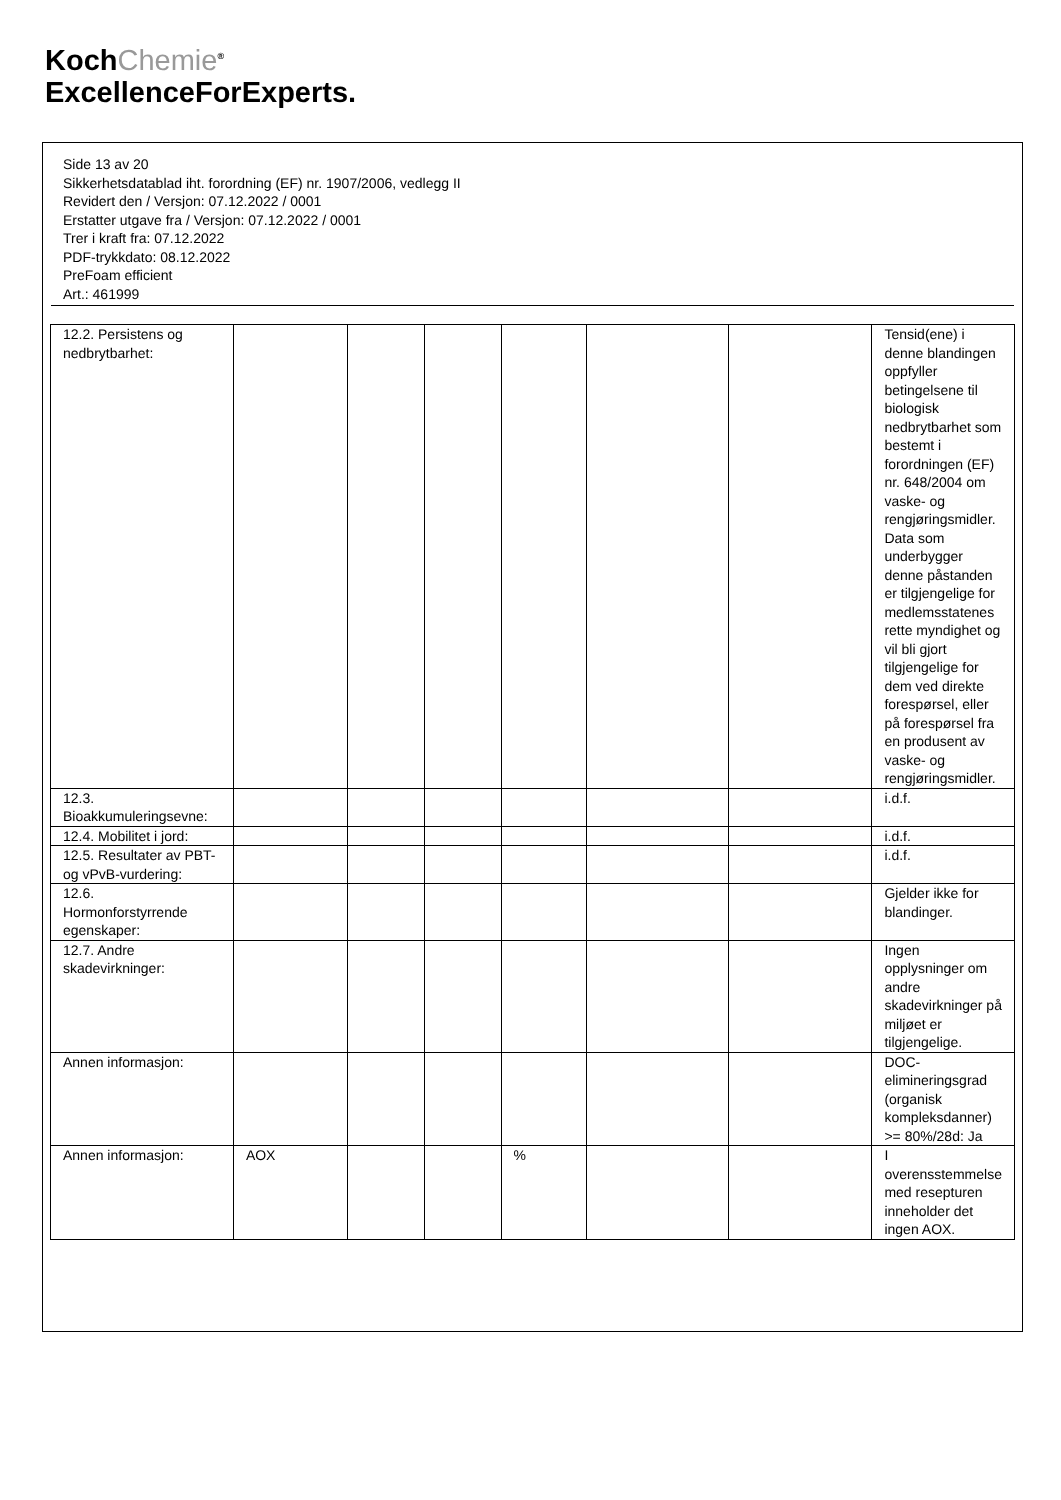KochChemie<sup>®</sup>
ExcellenceForExperts.
Side 13 av 20
Sikkerhetsdatablad iht. forordning (EF) nr. 1907/2006, vedlegg II
Revidert den / Versjon: 07.12.2022 / 0001
Erstatter utgave fra / Versjon: 07.12.2022 / 0001
Trer i kraft fra: 07.12.2022
PDF-trykkdato: 08.12.2022
PreFoam efficient
Art.: 461999
| 12.2. Persistens og nedbrytbarhet: | | | | | | | Tensid(ene) i denne blandingen oppfyller betingelsene til biologisk nedbrytbarhet som bestemt i forordningen (EF) nr. 648/2004 om vaske- og rengjøringsmidler. Data som underbygger denne påstanden er tilgjengelige for medlemsstatenes rette myndighet og vil bli gjort tilgjengelige for dem ved direkte forespørsel, eller på forespørsel fra en produsent av vaske- og rengjøringsmidler. |
| 12.3. Bioakkumuleringsevne: | | | | | | | i.d.f. |
| 12.4. Mobilitet i jord: | | | | | | | i.d.f. |
| 12.5. Resultater av PBT- og vPvB-vurdering: | | | | | | | i.d.f. |
| 12.6. Hormonforstyrrende egenskaper: | | | | | | | Gjelder ikke for blandinger. |
| 12.7. Andre skadevirkninger: | | | | | | | Ingen opplysninger om andre skadevirkninger på miljøet er tilgjengelige. |
| Annen informasjon: | | | | | | | DOC-elimineringsgrad (organisk kompleksdanner) >= 80%/28d: Ja |
| Annen informasjon: | AOX | | | % | | | I overensstemmelse med resepturen inneholder det ingen AOX. |